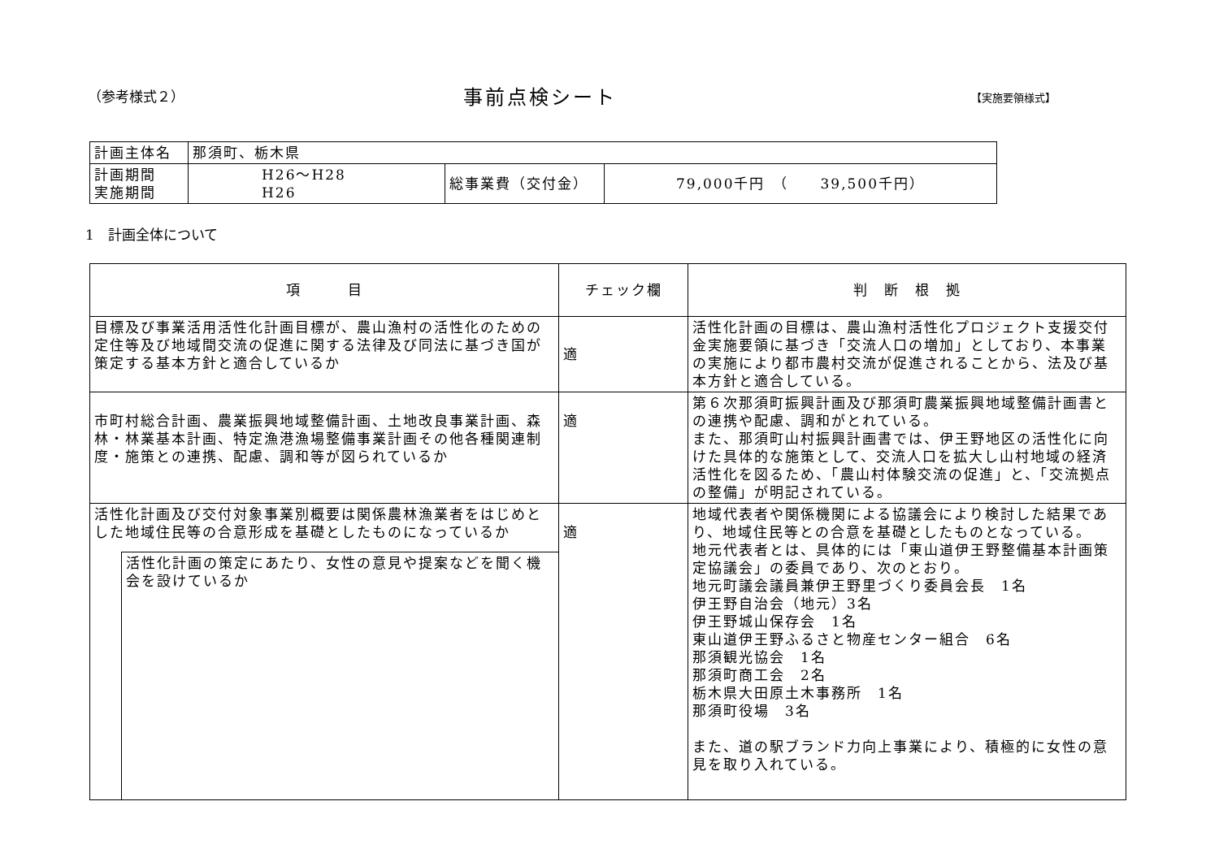（参考様式２） 事前点検シート 【実施要領様式】
| 計画主体名 | 那須町、栃木県 | | |
| 計画期間 実施期間 | H26～H28 H26 | 総事業費（交付金） | 79,000千円 （ 39,500千円） |
1　計画全体について
| 項 目 | | チェック欄 | 判 断 根 拠 |
| --- | --- | --- | --- |
| 目標及び事業活用活性化計画目標が、農山漁村の活性化のための定住等及び地域間交流の促進に関する法律及び同法に基づき国が策定する基本方針と適合しているか | | 適 | 活性化計画の目標は、農山漁村活性化プロジェクト支援交付金実施要領に基づき「交流人口の増加」としており、本事業の実施により都市農村交流が促進されることから、法及び基本方針と適合している。 |
| 市町村総合計画、農業振興地域整備計画、土地改良事業計画、森林・林業基本計画、特定漁港漁場整備事業計画その他各種関連制度・施策との連携、配慮、調和等が図られているか | | 適 | 第６次那須町振興計画及び那須町農業振興地域整備計画書との連携や配慮、調和がとれている。 また、那須町山村振興計画書では、伊王野地区の活性化に向けた具体的な施策として、交流人口を拡大し山村地域の経済活性化を図るため、「農山村体験交流の促進」と、「交流拠点の整備」が明記されている。 |
| 活性化計画及び交付対象事業別概要は関係農林漁業者をはじめとした地域住民等の合意形成を基礎としたものになっているか | | 適 | 地域代表者や関係機関による協議会により検討した結果であり、地域住民等との合意を基礎としたものとなっている。 地元代表者とは、具体的には「東山道伊王野整備基本計画策定協議会」の委員であり、次のとおり。 地元町議会議員兼伊王野里づくり委員会長 1名 伊王野自治会（地元）3名 伊王野城山保存会 1名 東山道伊王野ふるさと物産センター組合 6名 那須観光協会 1名 那須町商工会 2名 栃木県大田原土木事務所 1名 那須町役場 3名 また、道の駅ブランド力向上事業により、積極的に女性の意見を取り入れている。 |
| | 活性化計画の策定にあたり、女性の意見や提案などを聞く機会を設けているか | | |